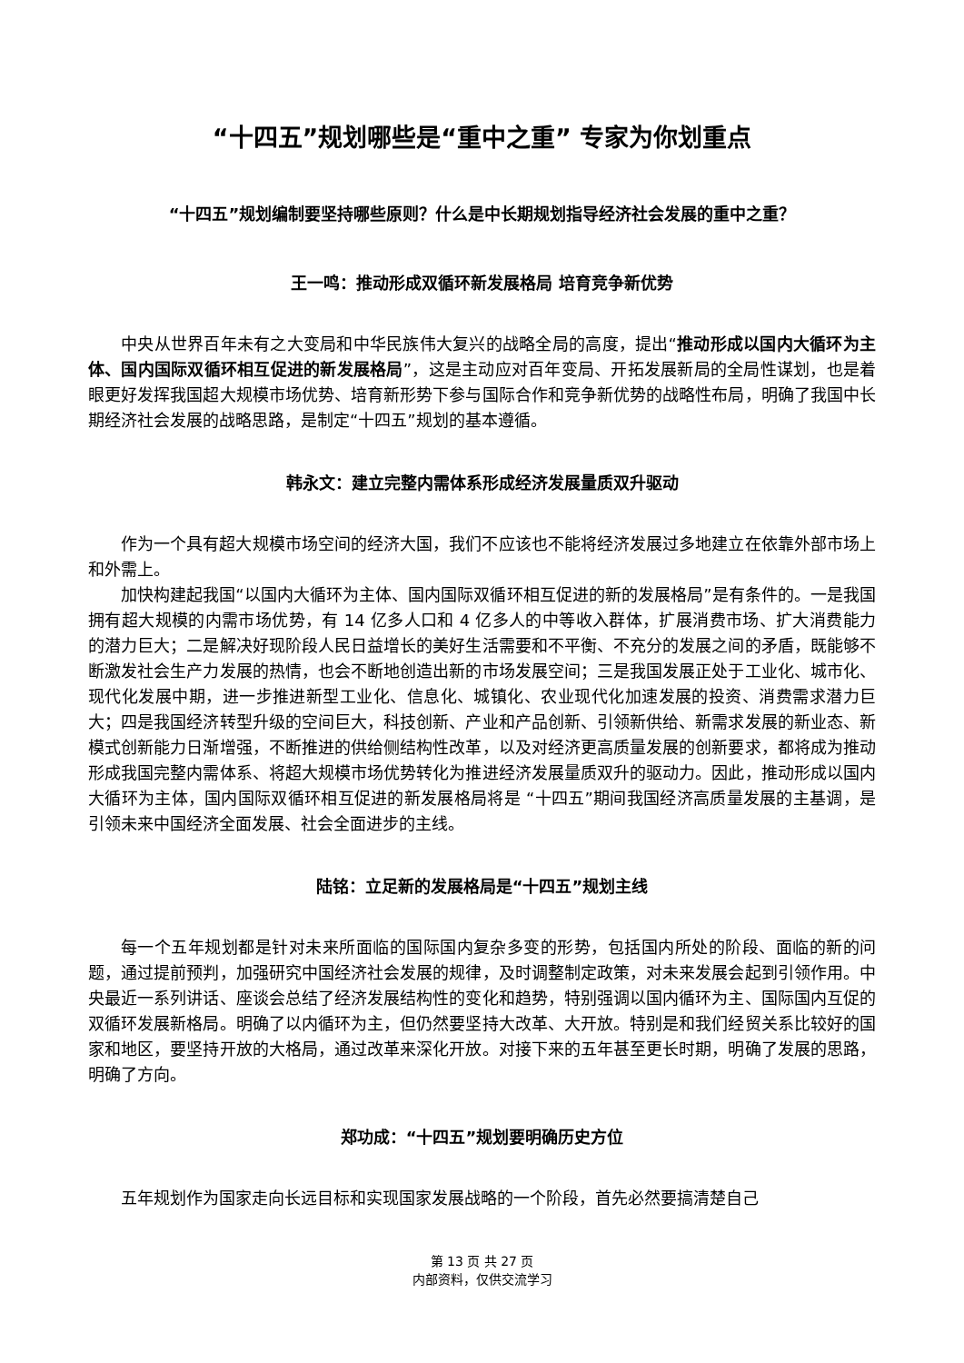“十四五”规划哪些是“重中之重” 专家为你划重点
“十四五”规划编制要坚持哪些原则？什么是中长期规划指导经济社会发展的重中之重？
王一鸣：推动形成双循环新发展格局 培育竞争新优势
中央从世界百年未有之大变局和中华民族伟大复兴的战略全局的高度，提出“推动形成以国内大循环为主体、国内国际双循环相互促进的新发展格局”，这是主动应对百年变局、开拓发展新局的全局性谋划，也是着眼更好发挥我国超大规模市场优势、培育新形势下参与国际合作和竞争新优势的战略性布局，明确了我国中长期经济社会发展的战略思路，是制定“十四五”规划的基本遵循。
韩永文：建立完整内需体系形成经济发展量质双升驱动
作为一个具有超大规模市场空间的经济大国，我们不应该也不能将经济发展过多地建立在依靠外部市场上和外需上。
加快构建起我国“以国内大循环为主体、国内国际双循环相互促进的新的发展格局”是有条件的。一是我国拥有超大规模的内需市场优势，有 14 亿多人口和 4 亿多人的中等收入群体，扩展消费市场、扩大消费能力的潜力巨大；二是解决好现阶段人民日益增长的美好生活需要和不平衡、不充分的发展之间的矛盾，既能够不断激发社会生产力发展的热情，也会不断地创造出新的市场发展空间；三是我国发展正处于工业化、城市化、现代化发展中期，进一步推进新型工业化、信息化、城镇化、农业现代化加速发展的投资、消费需求潜力巨大；四是我国经济转型升级的空间巨大，科技创新、产业和产品创新、引领新供给、新需求发展的新业态、新模式创新能力日渐增强，不断推进的供给侧结构性改革，以及对经济更高质量发展的创新要求，都将成为推动形成我国完整内需体系、将超大规模市场优势转化为推进经济发展量质双升的驱动力。因此，推动形成以国内大循环为主体，国内国际双循环相互促进的新发展格局将是 “十四五”期间我国经济高质量发展的主基调，是引领未来中国经济全面发展、社会全面进步的主线。
陆铭：立足新的发展格局是“十四五”规划主线
每一个五年规划都是针对未来所面临的国际国内复杂多变的形势，包括国内所处的阶段、面临的新的问题，通过提前预判，加强研究中国经济社会发展的规律，及时调整制定政策，对未来发展会起到引领作用。中央最近一系列讲话、座谈会总结了经济发展结构性的变化和趋势，特别强调以国内循环为主、国际国内互促的双循环发展新格局。明确了以内循环为主，但仍然要坚持大改革、大开放。特别是和我们经贸关系比较好的国家和地区，要坚持开放的大格局，通过改革来深化开放。对接下来的五年甚至更长时期，明确了发展的思路，明确了方向。
郑功成：“十四五”规划要明确历史方位
五年规划作为国家走向长远目标和实现国家发展战略的一个阶段，首先必然要搞清楚自己
第 13 页 共 27 页
内部资料，仅供交流学习